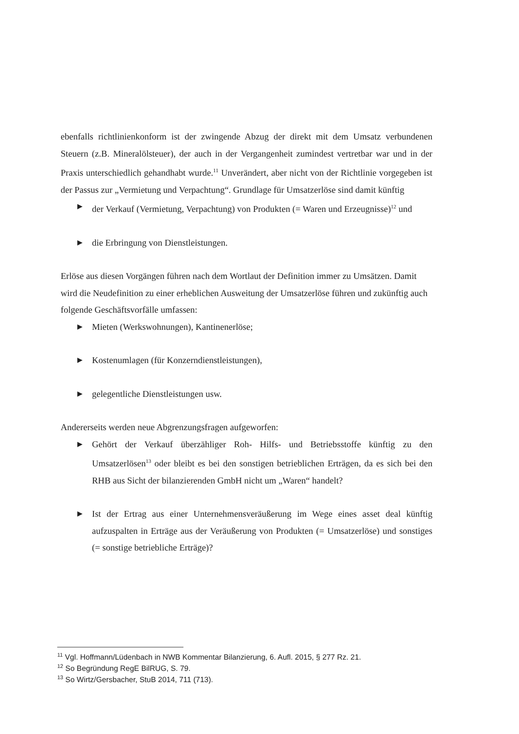ebenfalls richtlinienkonform ist der zwingende Abzug der direkt mit dem Umsatz verbundenen Steuern (z.B. Mineralölsteuer), der auch in der Vergangenheit zumindest vertretbar war und in der Praxis unterschiedlich gehandhabt wurde.<sup>11</sup> Unverändert, aber nicht von der Richtlinie vorgegeben ist der Passus zur „Vermietung und Verpachtung“. Grundlage für Umsatzerlöse sind damit künftig
▶ der Verkauf (Vermietung, Verpachtung) von Produkten (= Waren und Erzeugnisse)<sup>12</sup> und
▶ die Erbringung von Dienstleistungen.
Erlöse aus diesen Vorgängen führen nach dem Wortlaut der Definition immer zu Umsätzen. Damit wird die Neudefinition zu einer erheblichen Ausweitung der Umsatzerlöse führen und zukünftig auch folgende Geschäftsvorfälle umfassen:
▶ Mieten (Werkswohnungen), Kantinenerlöse;
▶ Kostenumlagen (für Konzerndienstleistungen),
▶ gelegentliche Dienstleistungen usw.
Andererseits werden neue Abgrenzungsfragen aufgeworfen:
▶ Gehört der Verkauf überzähliger Roh- Hilfs- und Betriebsstoffe künftig zu den Umsatzerlösen<sup>13</sup> oder bleibt es bei den sonstigen betrieblichen Erträgen, da es sich bei den RHB aus Sicht der bilanzierenden GmbH nicht um „Waren“ handelt?
▶ Ist der Ertrag aus einer Unternehmensveräußerung im Wege eines asset deal künftig aufzuspalten in Erträge aus der Veräußerung von Produkten (= Umsatzerlöse) und sonstiges (= sonstige betriebliche Erträge)?
<sup>11</sup> Vgl. Hoffmann/Lüdenbach in NWB Kommentar Bilanzierung, 6. Aufl. 2015, § 277 Rz. 21.
<sup>12</sup> So Begründung RegE BilRUG, S. 79.
<sup>13</sup> So Wirtz/Gersbacher, StuB 2014, 711 (713).